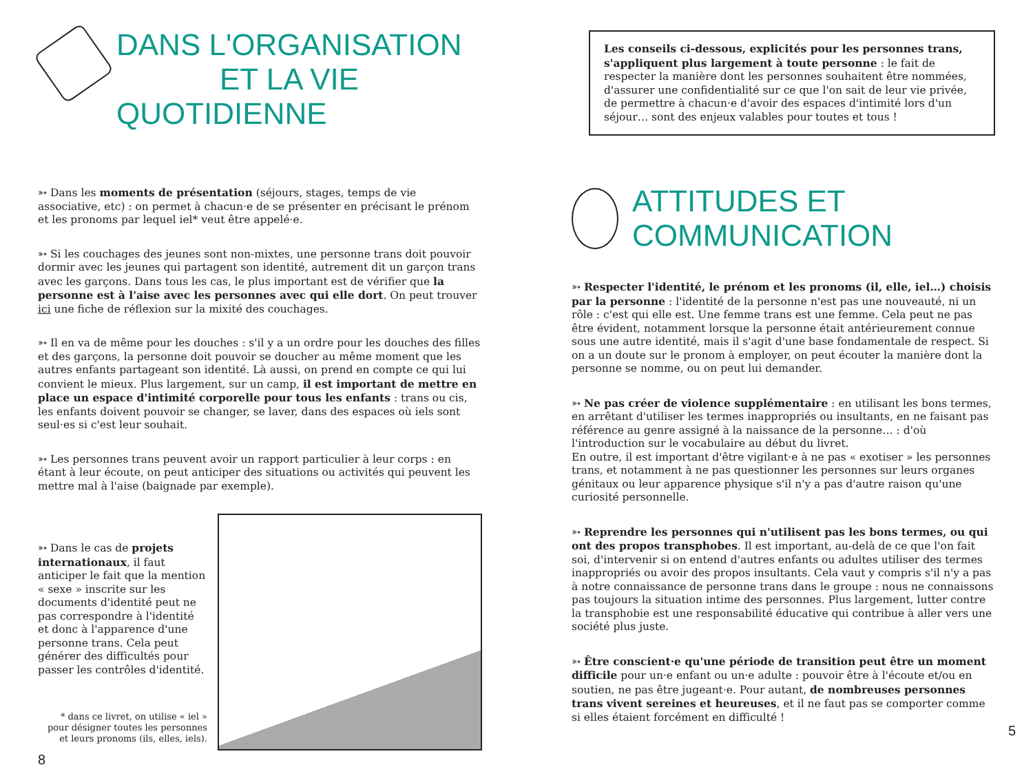DANS L'ORGANISATION
ET LA VIE QUOTIDIENNE
➳ Dans les moments de présentation (séjours, stages, temps de vie associative, etc) : on permet à chacun·e de se présenter en précisant le prénom et les pronoms par lequel iel* veut être appelé·e.
➳ Si les couchages des jeunes sont non-mixtes, une personne trans doit pouvoir dormir avec les jeunes qui partagent son identité, autrement dit un garçon trans avec les garçons. Dans tous les cas, le plus important est de vérifier que la personne est à l'aise avec les personnes avec qui elle dort. On peut trouver ici une fiche de réflexion sur la mixité des couchages.
➳ Il en va de même pour les douches : s'il y a un ordre pour les douches des filles et des garçons, la personne doit pouvoir se doucher au même moment que les autres enfants partageant son identité. Là aussi, on prend en compte ce qui lui convient le mieux. Plus largement, sur un camp, il est important de mettre en place un espace d'intimité corporelle pour tous les enfants : trans ou cis, les enfants doivent pouvoir se changer, se laver, dans des espaces où iels sont seul·es si c'est leur souhait.
➳ Les personnes trans peuvent avoir un rapport particulier à leur corps : en étant à leur écoute, on peut anticiper des situations ou activités qui peuvent les mettre mal à l'aise (baignade par exemple).
➳ Dans le cas de projets internationaux, il faut anticiper le fait que la mention « sexe » inscrite sur les documents d'identité peut ne pas correspondre à l'identité et donc à l'apparence d'une personne trans. Cela peut générer des difficultés pour passer les contrôles d'identité.
* dans ce livret, on utilise « iel » pour désigner toutes les personnes et leurs pronoms (ils, elles, iels).
8
Les conseils ci-dessous, explicités pour les personnes trans, s'appliquent plus largement à toute personne : le fait de respecter la manière dont les personnes souhaitent être nommées, d'assurer une confidentialité sur ce que l'on sait de leur vie privée, de permettre à chacun·e d'avoir des espaces d'intimité lors d'un séjour… sont des enjeux valables pour toutes et tous !
ATTITUDES ET COMMUNICATION
➳ Respecter l'identité, le prénom et les pronoms (il, elle, iel…) choisis par la personne : l'identité de la personne n'est pas une nouveauté, ni un rôle : c'est qui elle est. Une femme trans est une femme. Cela peut ne pas être évident, notamment lorsque la personne était antérieurement connue sous une autre identité, mais il s'agit d'une base fondamentale de respect. Si on a un doute sur le pronom à employer, on peut écouter la manière dont la personne se nomme, ou on peut lui demander.
➳ Ne pas créer de violence supplémentaire : en utilisant les bons termes, en arrêtant d'utiliser les termes inappropriés ou insultants, en ne faisant pas référence au genre assigné à la naissance de la personne… : d'où l'introduction sur le vocabulaire au début du livret.
En outre, il est important d'être vigilant·e à ne pas « exotiser » les personnes trans, et notamment à ne pas questionner les personnes sur leurs organes génitaux ou leur apparence physique s'il n'y a pas d'autre raison qu'une curiosité personnelle.
➳ Reprendre les personnes qui n'utilisent pas les bons termes, ou qui ont des propos transphobes. Il est important, au-delà de ce que l'on fait soi, d'intervenir si on entend d'autres enfants ou adultes utiliser des termes inappropriés ou avoir des propos insultants. Cela vaut y compris s'il n'y a pas à notre connaissance de personne trans dans le groupe : nous ne connaissons pas toujours la situation intime des personnes. Plus largement, lutter contre la transphobie est une responsabilité éducative qui contribue à aller vers une société plus juste.
➳ Être conscient·e qu'une période de transition peut être un moment difficile pour un·e enfant ou un·e adulte : pouvoir être à l'écoute et/ou en soutien, ne pas être jugeant·e. Pour autant, de nombreuses personnes trans vivent sereines et heureuses, et il ne faut pas se comporter comme si elles étaient forcément en difficulté !
5